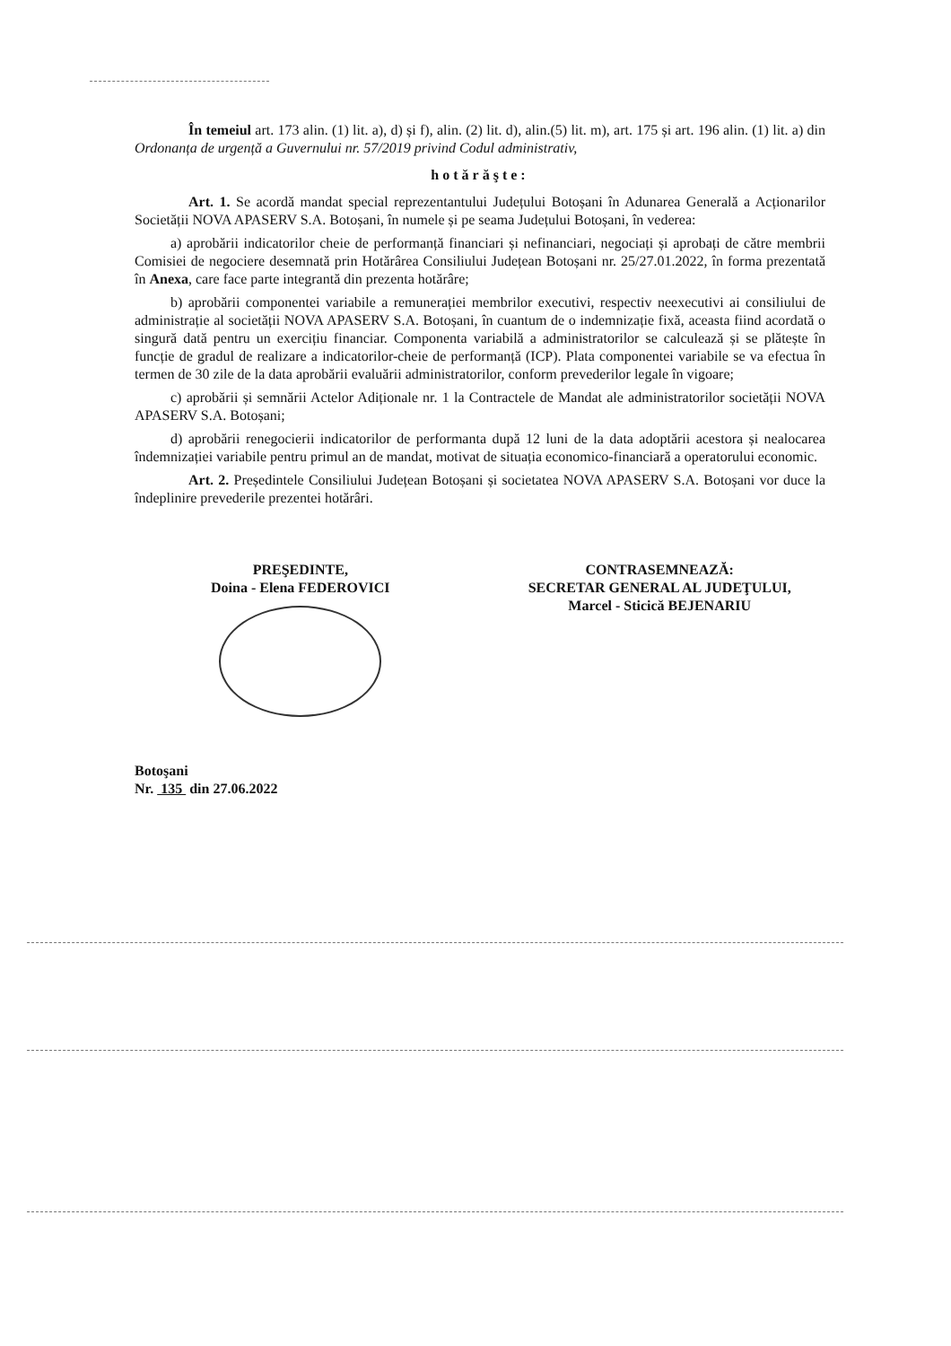În temeiul art. 173 alin. (1) lit. a), d) și f), alin. (2) lit. d), alin.(5) lit. m), art. 175 și art. 196 alin. (1) lit. a) din Ordonanța de urgență a Guvernului nr. 57/2019 privind Codul administrativ,
hotărăşte:
Art. 1. Se acordă mandat special reprezentantului Județului Botoșani în Adunarea Generală a Acționarilor Societății NOVA APASERV S.A. Botoșani, în numele și pe seama Județului Botoșani, în vederea:
a) aprobării indicatorilor cheie de performanță financiari și nefinanciari, negociați și aprobați de către membrii Comisiei de negociere desemnată prin Hotărârea Consiliului Județean Botoșani nr. 25/27.01.2022, în forma prezentată în Anexa, care face parte integrantă din prezenta hotărâre;
b) aprobării componentei variabile a remunerației membrilor executivi, respectiv neexecutivi ai consiliului de administrație al societății NOVA APASERV S.A. Botoșani, în cuantum de o indemnizație fixă, aceasta fiind acordată o singură dată pentru un exercițiu financiar. Componenta variabilă a administratorilor se calculează și se plătește în funcție de gradul de realizare a indicatorilor-cheie de performanță (ICP). Plata componentei variabile se va efectua în termen de 30 zile de la data aprobării evaluării administratorilor, conform prevederilor legale în vigoare;
c) aprobării și semnării Actelor Adiționale nr. 1 la Contractele de Mandat ale administratorilor societății NOVA APASERV S.A. Botoșani;
d) aprobării renegocierii indicatorilor de performanta după 12 luni de la data adoptării acestora și nealocarea îndemnizației variabile pentru primul an de mandat, motivat de situația economico-financiară a operatorului economic.
Art. 2. Președintele Consiliului Județean Botoșani și societatea NOVA APASERV S.A. Botoșani vor duce la îndeplinire prevederile prezentei hotărâri.
PREŞEDINTE,
Doina - Elena FEDEROVICI
CONTRASEMNEAZĂ:
SECRETAR GENERAL AL JUDEŢULUI,
Marcel - Sticică BEJENARIU
Botoşani
Nr. 135 din 27.06.2022